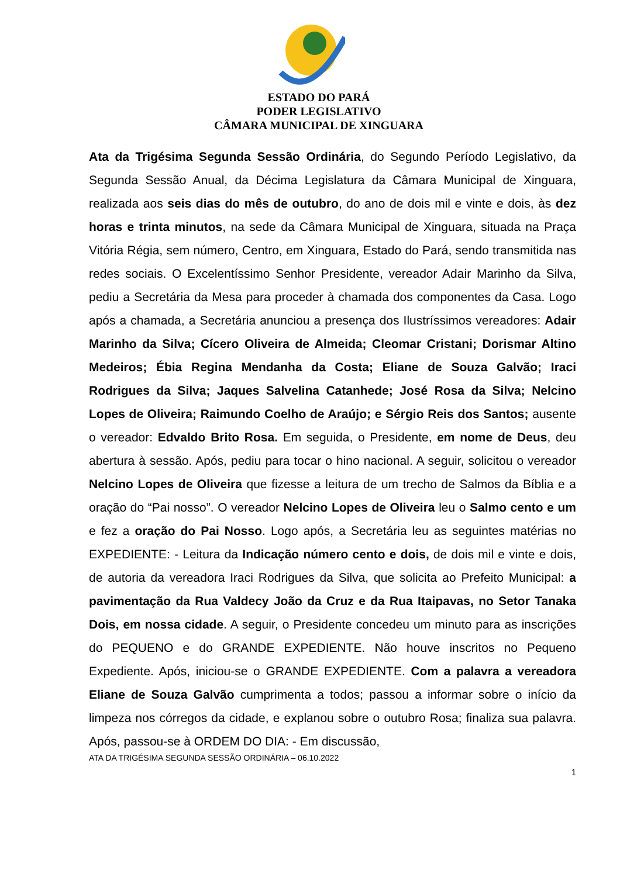ESTADO DO PARÁ
PODER LEGISLATIVO
CÂMARA MUNICIPAL DE XINGUARA
Ata da Trigésima Segunda Sessão Ordinária, do Segundo Período Legislativo, da Segunda Sessão Anual, da Décima Legislatura da Câmara Municipal de Xinguara, realizada aos seis dias do mês de outubro, do ano de dois mil e vinte e dois, às dez horas e trinta minutos, na sede da Câmara Municipal de Xinguara, situada na Praça Vitória Régia, sem número, Centro, em Xinguara, Estado do Pará, sendo transmitida nas redes sociais. O Excelentíssimo Senhor Presidente, vereador Adair Marinho da Silva, pediu a Secretária da Mesa para proceder à chamada dos componentes da Casa. Logo após a chamada, a Secretária anunciou a presença dos Ilustríssimos vereadores: Adair Marinho da Silva; Cícero Oliveira de Almeida; Cleomar Cristani; Dorismar Altino Medeiros; Ébia Regina Mendanha da Costa; Eliane de Souza Galvão; Iraci Rodrigues da Silva; Jaques Salvelina Catanhede; José Rosa da Silva; Nelcino Lopes de Oliveira; Raimundo Coelho de Araújo; e Sérgio Reis dos Santos; ausente o vereador: Edvaldo Brito Rosa. Em seguida, o Presidente, em nome de Deus, deu abertura à sessão. Após, pediu para tocar o hino nacional. A seguir, solicitou o vereador Nelcino Lopes de Oliveira que fizesse a leitura de um trecho de Salmos da Bíblia e a oração do “Pai nosso”. O vereador Nelcino Lopes de Oliveira leu o Salmo cento e um e fez a oração do Pai Nosso. Logo após, a Secretária leu as seguintes matérias no EXPEDIENTE: - Leitura da Indicação número cento e dois, de dois mil e vinte e dois, de autoria da vereadora Iraci Rodrigues da Silva, que solicita ao Prefeito Municipal: a pavimentação da Rua Valdecy João da Cruz e da Rua Itaipavas, no Setor Tanaka Dois, em nossa cidade. A seguir, o Presidente concedeu um minuto para as inscrições do PEQUENO e do GRANDE EXPEDIENTE. Não houve inscritos no Pequeno Expediente. Após, iniciou-se o GRANDE EXPEDIENTE. Com a palavra a vereadora Eliane de Souza Galvão cumprimenta a todos; passou a informar sobre o início da limpeza nos córregos da cidade, e explanou sobre o outubro Rosa; finaliza sua palavra. Após, passou-se à ORDEM DO DIA: - Em discussão,
ATA DA TRIGÉSIMA SEGUNDA SESSÃO ORDINÁRIA – 06.10.2022
1